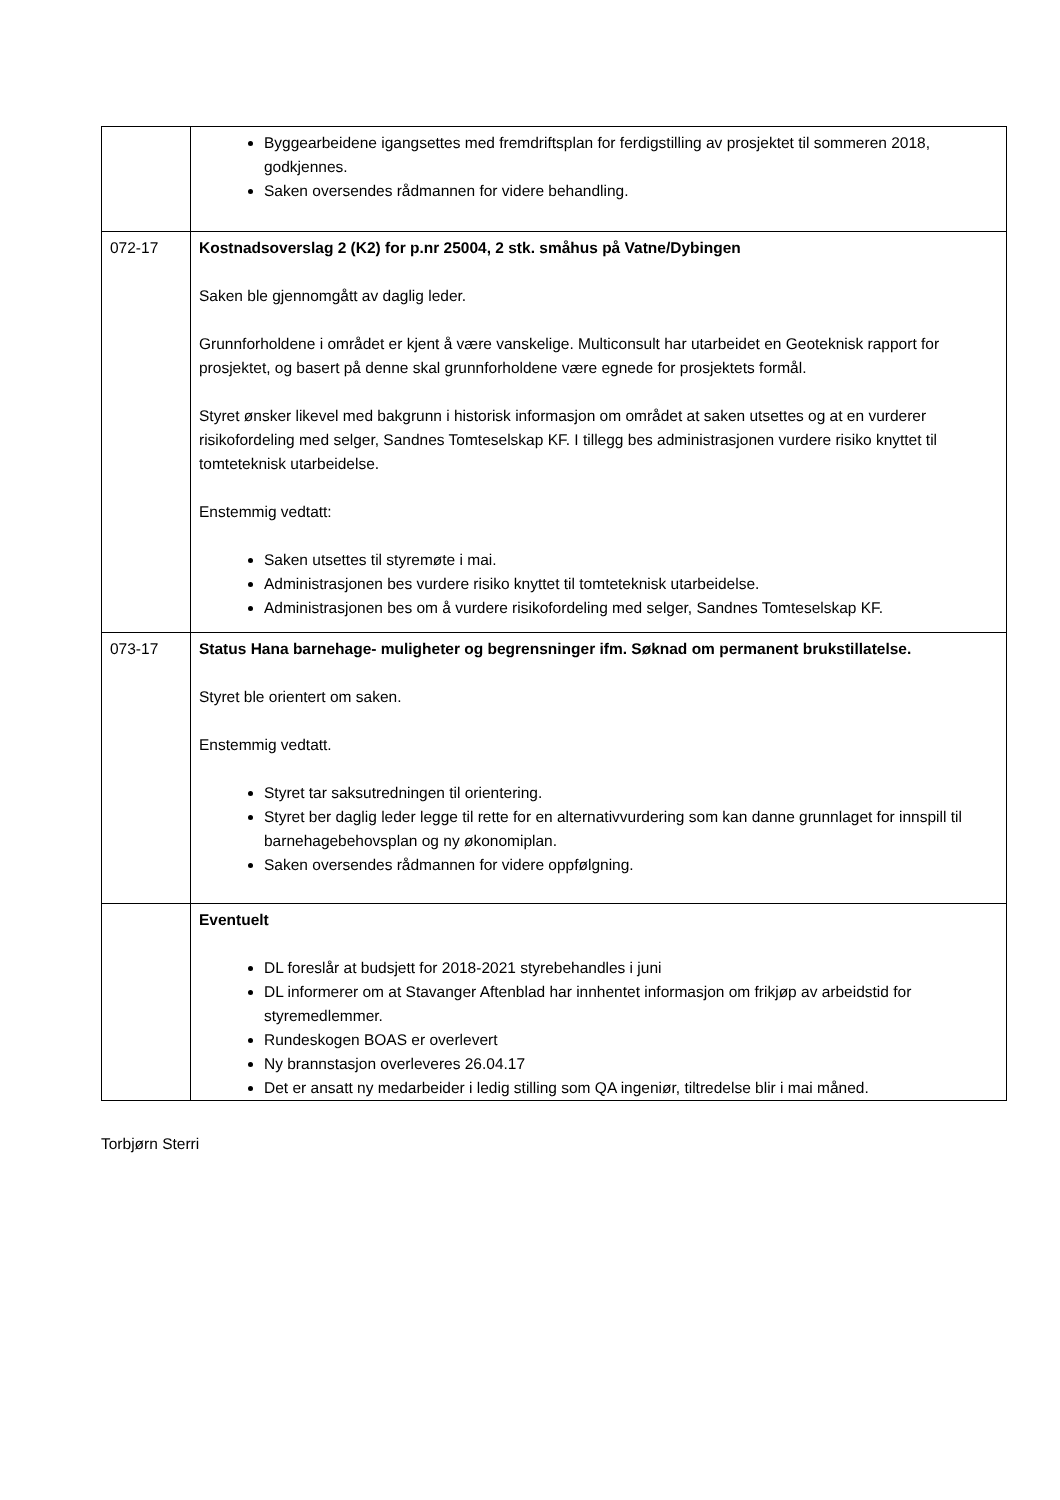| | Byggearbeidene igangsettes med fremdriftsplan for ferdigstilling av prosjektet til sommeren 2018, godkjennes. Saken oversendes rådmannen for videre behandling. |
| 072-17 | Kostnadsoverslag 2 (K2) for p.nr 25004, 2 stk. småhus på Vatne/Dybingen Saken ble gjennomgått av daglig leder. Grunnforholdene i området er kjent å være vanskelige. Multiconsult har utarbeidet en Geoteknisk rapport for prosjektet, og basert på denne skal grunnforholdene være egnede for prosjektets formål. Styret ønsker likevel med bakgrunn i historisk informasjon om området at saken utsettes og at en vurderer risikofordeling med selger, Sandnes Tomteselskap KF. I tillegg bes administrasjonen vurdere risiko knyttet til tomteteknisk utarbeidelse. Enstemmig vedtatt: Saken utsettes til styremøte i mai. Administrasjonen bes vurdere risiko knyttet til tomteteknisk utarbeidelse. Administrasjonen bes om å vurdere risikofordeling med selger, Sandnes Tomteselskap KF. |
| 073-17 | Status Hana barnehage- muligheter og begrensninger ifm. Søknad om permanent brukstillatelse. Styret ble orientert om saken. Enstemmig vedtatt. Styret tar saksutredningen til orientering. Styret ber daglig leder legge til rette for en alternativvurdering som kan danne grunnlaget for innspill til barnehagebehovsplan og ny økonomiplan. Saken oversendes rådmannen for videre oppfølgning. |
| | Eventuelt DL foreslår at budsjett for 2018-2021 styrebehandles i juni DL informerer om at Stavanger Aftenblad har innhentet informasjon om frikjøp av arbeidstid for styremedlemmer. Rundeskogen BOAS er overlevert Ny brannstasjon overleveres 26.04.17 Det er ansatt ny medarbeider i ledig stilling som QA ingeniør, tiltredelse blir i mai måned. |
Torbjørn Sterri